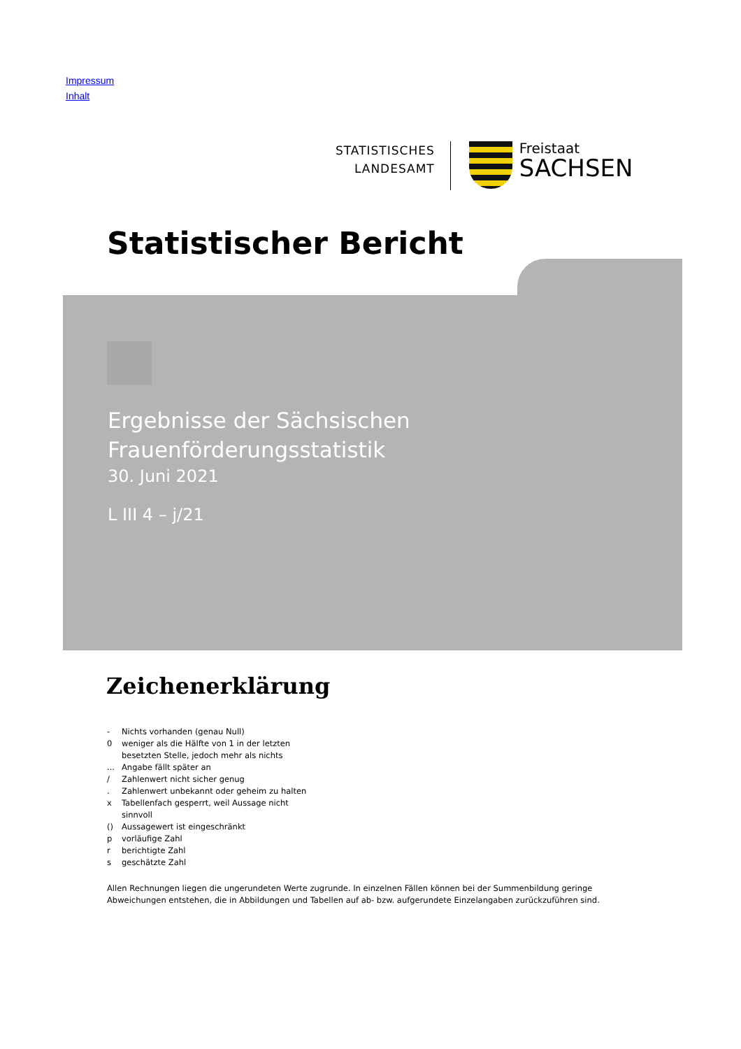Impressum
Inhalt
STATISTISCHES
LANDESAMT
Freistaat
SACHSEN
Statistischer Bericht
Ergebnisse der Sächsischen
Frauenförderungsstatistik
30. Juni 2021
L III 4 – j/21
Zeichenerklärung
- Nichts vorhanden (genau Null)
0 weniger als die Hälfte von 1 in der letzten
besetzten Stelle, jedoch mehr als nichts
... Angabe fällt später an
/ Zahlenwert nicht sicher genug
. Zahlenwert unbekannt oder geheim zu halten
x Tabellenfach gesperrt, weil Aussage nicht
sinnvoll
() Aussagewert ist eingeschränkt
p vorläufige Zahl
r berichtigte Zahl
s geschätzte Zahl
Allen Rechnungen liegen die ungerundeten Werte zugrunde. In einzelnen Fällen können bei der Summenbildung geringe Abweichungen entstehen, die in Abbildungen und Tabellen auf ab- bzw. aufgerundete Einzelangaben zurückzuführen sind.